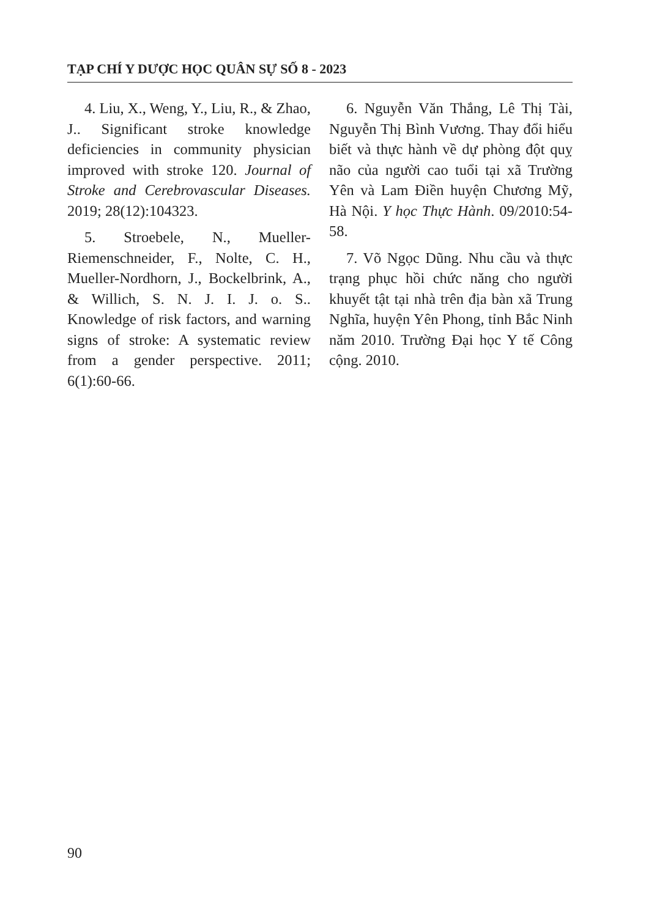TẠP CHÍ Y DƯỢC HỌC QUÂN SỰ SỐ 8 - 2023
4. Liu, X., Weng, Y., Liu, R., & Zhao, J.. Significant stroke knowledge deficiencies in community physician improved with stroke 120. Journal of Stroke and Cerebrovascular Diseases. 2019; 28(12):104323.
5. Stroebele, N., Mueller-Riemenschneider, F., Nolte, C. H., Mueller-Nordhorn, J., Bockelbrink, A., & Willich, S. N. J. I. J. o. S.. Knowledge of risk factors, and warning signs of stroke: A systematic review from a gender perspective. 2011; 6(1):60-66.
6. Nguyễn Văn Thắng, Lê Thị Tài, Nguyễn Thị Bình Vương. Thay đổi hiểu biết và thực hành về dự phòng đột quỵ não của người cao tuổi tại xã Trường Yên và Lam Điền huyện Chương Mỹ, Hà Nội. Y học Thực Hành. 09/2010:54-58.
7. Võ Ngọc Dũng. Nhu cầu và thực trạng phục hồi chức năng cho người khuyết tật tại nhà trên địa bàn xã Trung Nghĩa, huyện Yên Phong, tỉnh Bắc Ninh năm 2010. Trường Đại học Y tế Công cộng. 2010.
90